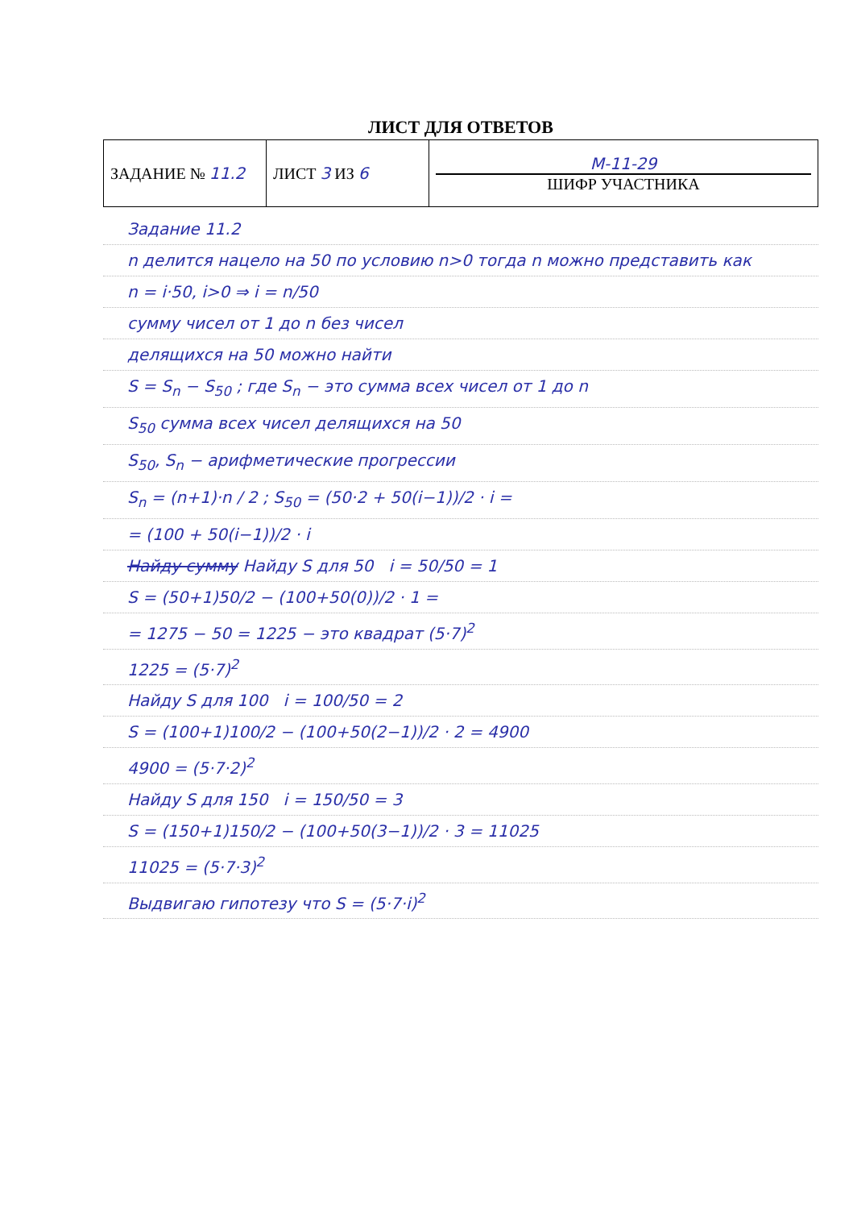ЛИСТ ДЛЯ ОТВЕТОВ
| ЗАДАНИЕ № 11.2 | ЛИСТ 3 ИЗ 6 | М-11-29 ШИФР УЧАСТНИКА |
Задание 11.2
n делится нацело на 50 по условию n>0 тогда n можно представить как
n = i·50, i>0 ⇒ i = n/50
сумму чисел от 1 до n без чисел
делящихся на 50 можно найти
S = S<sub>n</sub> − S<sub>50</sub> ; где S<sub>n</sub> − это сумма всех чисел от 1 до n
S<sub>50</sub> сумма всех чисел делящихся на 50
S<sub>50</sub>, S<sub>n</sub> − арифметические прогрессии
S<sub>n</sub> = (n+1)·n / 2 ; S<sub>50</sub> = (50·2 + 50(i−1))/2 · i =
= (100 + 50(i−1))/2 · i
Найду сумму Найду S для 50 i = 50/50 = 1
S = (50+1)50/2 − (100+50(0))/2 · 1 =
= 1275 − 50 = 1225 − это квадрат (5·7)<sup>2</sup>
1225 = (5·7)<sup>2</sup>
Найду S для 100 i = 100/50 = 2
S = (100+1)100/2 − (100+50(2−1))/2 · 2 = 4900
4900 = (5·7·2)<sup>2</sup>
Найду S для 150 i = 150/50 = 3
S = (150+1)150/2 − (100+50(3−1))/2 · 3 = 11025
11025 = (5·7·3)<sup>2</sup>
Выдвигаю гипотезу что S = (5·7·i)<sup>2</sup>